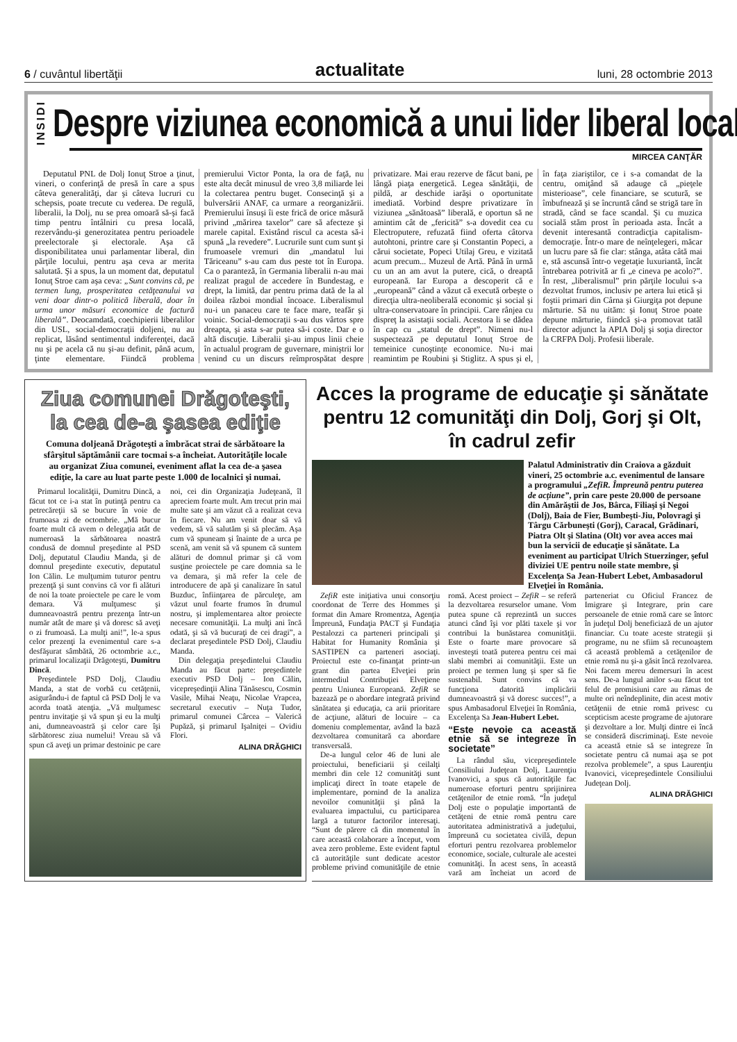6 / cuvântul libertăţii actualitate luni, 28 octombrie 2013
INSIDI
Despre viziunea economică a unui lider liberal local
MIRCEA CANŢĂR
Deputatul PNL de Dolj Ionuţ Stroe a ţinut, vineri, o conferinţă de presă în care a spus câteva generalităţi, dar şi câteva lucruri cu schepsis, poate trecute cu vederea. De regulă, liberalii, la Dolj, nu se prea omoară să-şi facă timp pentru întâlniri cu presa locală, rezervându-şi generozitatea pentru perioadele preelectorale şi electorale. Aşa că disponibilitatea unui parlamentar liberal, din părţile locului, pentru aşa ceva ar merita salutată. Şi a spus, la un moment dat, deputatul Ionuţ Stroe cam aşa ceva: „Sunt convins că, pe termen lung, prosperitatea cetăţeanului va veni doar dintr-o politică liberală, doar în urma unor măsuri economice de factură liberală”. Deocamdată, coechipierii liberalilor din USL, social-democraţii doljeni, nu au replicat, lăsând sentimentul indiferenţei, dacă nu şi pe acela că nu şi-au definit, până acum, ţinte elementare. Fiindcă problema premierului Victor Ponta, la ora de faţă, nu este alta decât minusul de vreo 3,8 miliarde lei la colectarea pentru buget. Consecinţă şi a bulversării ANAF, ca urmare a reorganizării. Premierului însuşi îi este frică de orice măsură privind „mărirea taxelor” care să afecteze şi marele capital. Existând riscul ca acesta să-i spună „la revedere”. Lucrurile sunt cum sunt şi frumoasele vremuri din „mandatul lui Tăriceanu” s-au cam dus peste tot în Europa. Ca o paranteză, în Germania liberalii n-au mai realizat pragul de accedere în Bundestag, e drept, la limită, dar pentru prima dată de la al doilea război mondial încoace. Liberalismul nu-i un panaceu care te face mare, teafăr şi voinic. Social-democraţii s-au dus vârtos spre dreapta, şi asta s-ar putea să-i coste. Dar e o altă discuţie. Liberalii şi-au impus linii cheie în actualul program de guvernare, miniştrii lor venind cu un discurs reîmprospătat despre privatizare. Mai erau rezerve de făcut bani, pe lângă piaţa energetică. Legea sănătăţii, de pildă, ar deschide iarăşi o oportunitate imediată. Vorbind despre privatizare în viziunea „sănătoasă” liberală, e oportun să ne amintim cât de „fericită” s-a dovedit cea cu Electroputere, refuzată fiind oferta câtorva autohtoni, printre care şi Constantin Popeci, a cărui societate, Popeci Utilaj Greu, e vizitată acum precum... Muzeul de Artă. Până în urmă cu un an am avut la putere, cică, o dreaptă europeană. Iar Europa a descoperit că e „europeană” când a văzut că execută orbeşte o direcţia ultra-neoliberală economic şi social şi ultra-conservatoare în principii. Care rânjea cu dispreţ la asistaţii sociali. Acestora li se dădea în cap cu „statul de drept”. Nimeni nu-l suspectează pe deputatul Ionuţ Stroe de temeinice cunoştinţe economice. Nu-i mai reamintim pe Roubini şi Stiglitz. A spus şi el, în faţa ziariştilor, ce i s-a comandat de la centru, omiţând să adauge că „pieţele misterioase”, cele financiare, se scutură, se îmbufnează şi se încruntă când se strigă tare în stradă, când se face scandal. Şi cu muzica socială stăm prost în perioada asta. Încât a devenit interesantă contradicţia capitalism-democraţie. Într-o mare de neînţelegeri, măcar un lucru pare să fie clar: stânga, atâta câtă mai e, stă ascunsă într-o vegetaţie luxuriantă, încât întrebarea potrivită ar fi „e cineva pe acolo?”. În rest, „liberalismul” prin părţile locului s-a dezvoltat frumos, inclusiv pe artera lui etică şi foştii primari din Cârna şi Giurgiţa pot depune mărturie. Să nu uităm: şi Ionuţ Stroe poate depune mărturie, fiindcă şi-a promovat tatăl director adjunct la APIA Dolj şi soţia director la CRFPA Dolj. Profesii liberale.
Ziua comunei Drăgoteşti,
la cea de-a şasea ediţie
Comuna doljeană Drăgoteşti a îmbrăcat strai de sărbătoare la sfârşitul săptămânii care tocmai s-a încheiat. Autorităţile locale au organizat Ziua comunei, eveniment aflat la cea de-a şasea ediţie, la care au luat parte peste 1.000 de localnici şi numai.
Primarul localităţii, Dumitru Dincă, a făcut tot ce i-a stat în putinţă pentru ca petrecăreţii să se bucure în voie de frumoasa zi de octombrie. „Mă bucur foarte mult că avem o delegaţia atât de numeroasă la sărbătoarea noastră condusă de domnul preşedinte al PSD Dolj, deputatul Claudiu Manda, şi de domnul preşedinte executiv, deputatul Ion Călin. Le mulţumim tuturor pentru prezenţă şi sunt convins că vor fi alături de noi la toate proiectele pe care le vom demara. Vă mulţumesc şi dumneavoastră pentru prezenţa într-un număr atât de mare şi vă doresc să aveţi o zi frumoasă. La mulţi ani!”, le-a spus celor prezenţi la evenimentul care s-a desfăşurat sâmbătă, 26 octombrie a.c., primarul localizaţii Drăgoteşti, Dumitru Dincă.
Preşedintele PSD Dolj, Claudiu Manda, a stat de vorbă cu cetăţenii, asigurându-i de faptul că PSD Dolj le va acorda toată atenţia. „Vă mulţumesc pentru invitaţie şi vă spun şi eu la mulţi ani, dumneavoastră şi celor care îşi sărbătoresc ziua numelui! Vreau să vă spun că aveţi un primar destoinic pe care noi, cei din Organizaţia Judeţeană, îl apreciem foarte mult. Am trecut prin mai multe sate şi am văzut că a realizat ceva în fiecare. Nu am venit doar să vă vedem, să vă salutăm şi să plecăm. Aşa cum vă spuneam şi înainte de a urca pe scenă, am venit să vă spunem că suntem alături de domnul primar şi că vom susţine proiectele pe care domnia sa le va demara, şi mă refer la cele de introducere de apă şi canalizare în satul Buzduc, înfiinţarea de părculeţe, am văzut unul foarte frumos în drumul nostru, şi implementarea altor proiecte necesare comunităţii. La mulţi ani încă odată, şi să vă bucuraţi de cei dragi”, a declarat preşedintele PSD Dolj, Claudiu Manda.
Din delegaţia preşedintelui Claudiu Manda au făcut parte: preşedintele executiv PSD Dolj – Ion Călin, vicepreşedinţii Alina Tănăsescu, Cosmin Vasile, Mihai Neaţu, Nicolae Vrapcea, secretarul executiv – Nuţa Tudor, primarul comunei Cârcea – Valerică Pupăză, şi primarul Işalniţei – Ovidiu Flori.
ALINA DRĂGHICI
Acces la programe de educaţie şi sănătate
pentru 12 comunităţi din Dolj, Gorj şi Olt, în cadrul zefir
Palatul Administrativ din Craiova a găzduit vineri, 25 octombrie a.c. evenimentul de lansare a programului „ZefiR. Împreună pentru puterea de acţiune”, prin care peste 20.000 de persoane din Amărăştii de Jos, Bârca, Filiaşi şi Negoi (Dolj), Baia de Fier, Bumbeşti-Jiu, Polovragi şi Târgu Cărbuneşti (Gorj), Caracal, Grădinari, Piatra Olt şi Slatina (Olt) vor avea acces mai bun la servicii de educaţie şi sănătate. La eveniment au participat Ulrich Stuerzinger, şeful diviziei UE pentru noile state membre, şi Excelenţa Sa Jean-Hubert Lebet, Ambasadorul Elveţiei în România.
ZefiR este iniţiativa unui consorţiu coordonat de Terre des Hommes şi format din Amare Rromentza, Agenţia Împreună, Fundaţia PACT şi Fundaţia Pestalozzi ca parteneri principali şi Habitat for Humanity România şi SASTIPEN ca parteneri asociaţi. Proiectul este co-finanţat printr-un grant din partea Elveţiei prin intermediul Contribuţiei Elveţiene pentru Uniunea Europeană. ZefiR se bazează pe o abordare integrată privind sănătatea şi educaţia, ca arii prioritare de acţiune, alături de locuire – ca domeniu complementar, având la bază dezvoltarea comunitară ca abordare transversală.
De-a lungul celor 46 de luni ale proiectului, beneficiarii şi ceilalţi membri din cele 12 comunităţi sunt implicaţi direct în toate etapele de implementare, pornind de la analiza nevoilor comunităţii şi până la evaluarea impactului, cu participarea largă a tuturor factorilor interesaţi. “Sunt de părere că din momentul în care această colaborare a început, vom avea zero probleme. Este evident faptul că autorităţile sunt dedicate acestor probleme privind comunităţile de etnie romă. Acest proiect – ZefiR – se referă la dezvoltarea resurselor umane. Vom putea spune că reprezintă un succes atunci când îşi vor plăti taxele şi vor contribui la bunăstarea comunităţii. Este o foarte mare provocare să investeşti toată puterea pentru cei mai slabi membri ai comunităţii. Este un proiect pe termen lung şi sper să fie sustenabil. Sunt convins că va funcţiona datorită implicării dumneavoastră şi vă doresc succes!”, a spus Ambasadorul Elveţiei în România, Excelenţa Sa Jean-Hubert Lebet.
“Este nevoie ca această etnie să se integreze în societate”
La rândul său, vicepreşedintele Consiliului Judeţean Dolj, Laurenţiu Ivanovici, a spus că autorităţile fac numeroase eforturi pentru sprijinirea cetăţenilor de etnie romă. “În judeţul Dolj este o populaţie importantă de cetăţeni de etnie romă pentru care autoritatea administrativă a judeţului, împreună cu societatea civilă, depun eforturi pentru rezolvarea problemelor economice, sociale, culturale ale acestei comunităţi. În acest sens, în această vară am încheiat un acord de parteneriat cu Oficiul Francez de Imigrare şi Integrare, prin care persoanele de etnie romă care se întorc în judeţul Dolj beneficiază de un ajutor financiar. Cu toate aceste strategii şi programe, nu ne sfiim să recunoaştem că această problemă a cetăţenilor de etnie romă nu şi-a găsit încă rezolvarea. Noi facem mereu demersuri în acest sens. De-a lungul anilor s-au făcut tot felul de promisiuni care au rămas de multe ori neîndeplinite, din acest motiv cetăţenii de etnie romă privesc cu scepticism aceste programe de ajutorare şi dezvoltare a lor. Mulţi dintre ei încă se consideră discriminaţi. Este nevoie ca această etnie să se integreze în societate pentru că numai aşa se pot rezolva problemele”, a spus Laurenţiu Ivanovici, vicepreşedintele Consiliului Judeţean Dolj.
ALINA DRĂGHICI